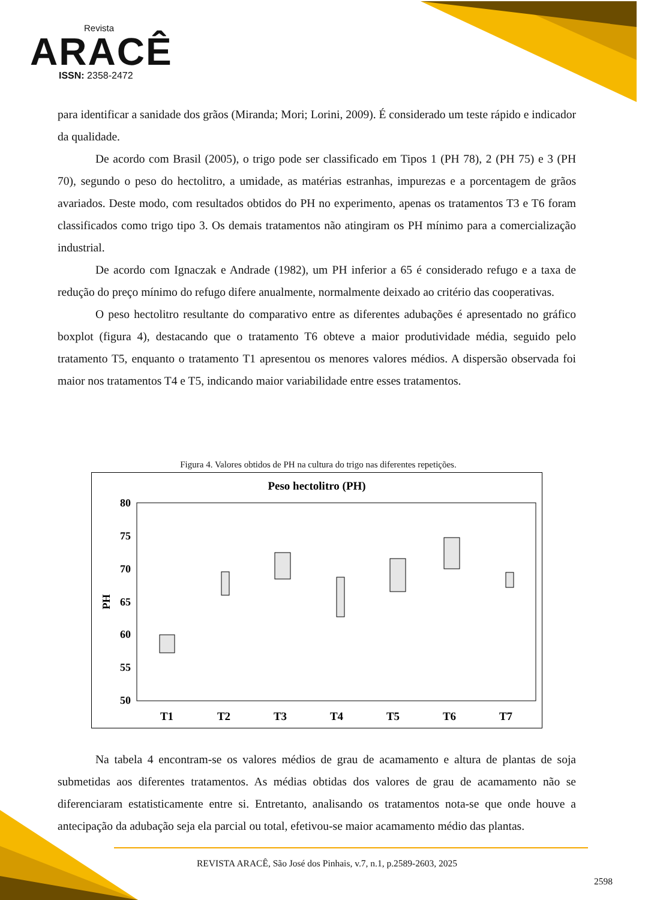Revista
ARACÊ
ISSN: 2358-2472
para identificar a sanidade dos grãos (Miranda; Mori; Lorini, 2009). É considerado um teste rápido e indicador da qualidade.
De acordo com Brasil (2005), o trigo pode ser classificado em Tipos 1 (PH 78), 2 (PH 75) e 3 (PH 70), segundo o peso do hectolitro, a umidade, as matérias estranhas, impurezas e a porcentagem de grãos avariados. Deste modo, com resultados obtidos do PH no experimento, apenas os tratamentos T3 e T6 foram classificados como trigo tipo 3. Os demais tratamentos não atingiram os PH mínimo para a comercialização industrial.
De acordo com Ignaczak e Andrade (1982), um PH inferior a 65 é considerado refugo e a taxa de redução do preço mínimo do refugo difere anualmente, normalmente deixado ao critério das cooperativas.
O peso hectolitro resultante do comparativo entre as diferentes adubações é apresentado no gráfico boxplot (figura 4), destacando que o tratamento T6 obteve a maior produtividade média, seguido pelo tratamento T5, enquanto o tratamento T1 apresentou os menores valores médios. A dispersão observada foi maior nos tratamentos T4 e T5, indicando maior variabilidade entre esses tratamentos.
Figura 4. Valores obtidos de PH na cultura do trigo nas diferentes repetições.
Peso hectolitro (PH)
80
75
70
65
60
55
50
PH
T1
T2
T3
T4
T5
T6
T7
Na tabela 4 encontram-se os valores médios de grau de acamamento e altura de plantas de soja submetidas aos diferentes tratamentos. As médias obtidas dos valores de grau de acamamento não se diferenciaram estatisticamente entre si. Entretanto, analisando os tratamentos nota-se que onde houve a antecipação da adubação seja ela parcial ou total, efetivou-se maior acamamento médio das plantas.
REVISTA ARACÊ, São José dos Pinhais, v.7, n.1, p.2589-2603, 2025
2598